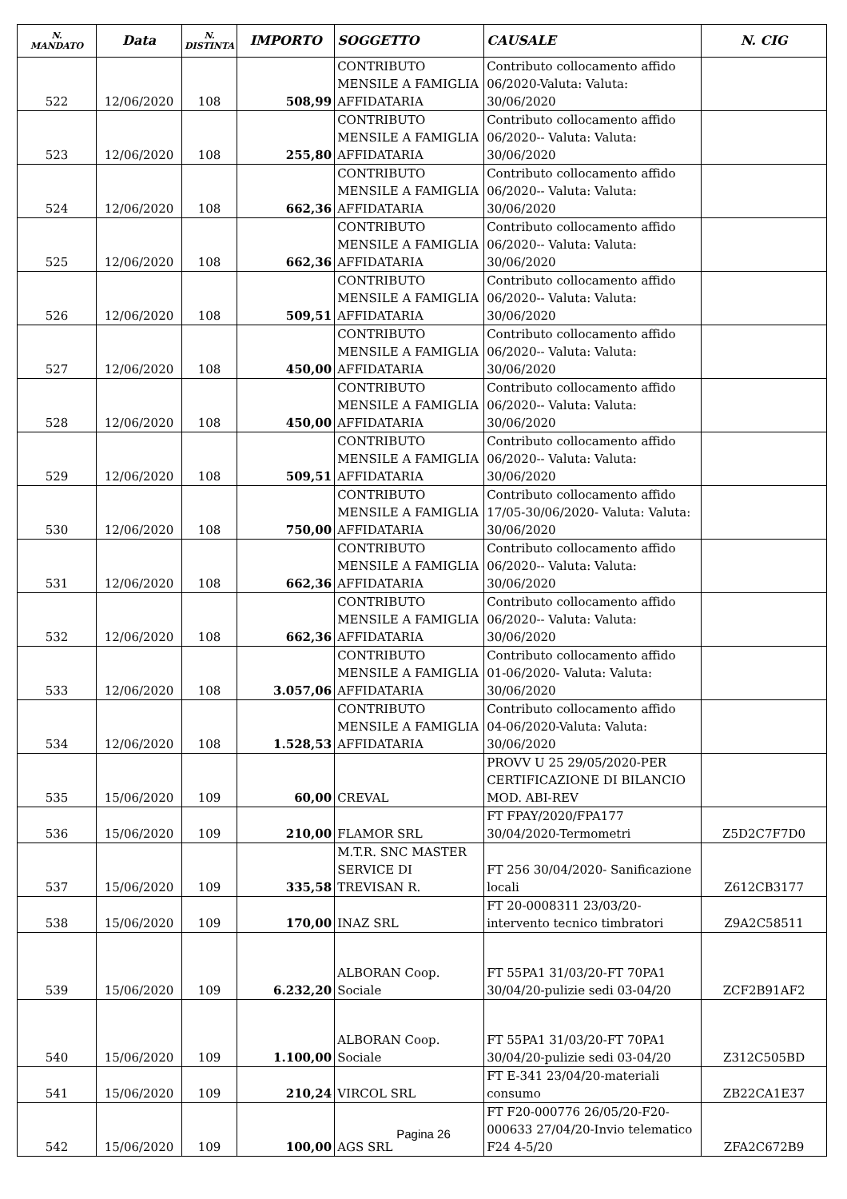| N. MANDATO | Data | N. DISTINTA | IMPORTO | SOGGETTO | CAUSALE | N. CIG |
| --- | --- | --- | --- | --- | --- | --- |
| 522 | 12/06/2020 | 108 | 508,99 | CONTRIBUTO MENSILE A FAMIGLIA AFFIDATARIA | Contributo collocamento affido 06/2020-Valuta: Valuta: 30/06/2020 | |
| 523 | 12/06/2020 | 108 | 255,80 | CONTRIBUTO MENSILE A FAMIGLIA AFFIDATARIA | Contributo collocamento affido 06/2020-- Valuta: Valuta: 30/06/2020 | |
| 524 | 12/06/2020 | 108 | 662,36 | CONTRIBUTO MENSILE A FAMIGLIA AFFIDATARIA | Contributo collocamento affido 06/2020-- Valuta: Valuta: 30/06/2020 | |
| 525 | 12/06/2020 | 108 | 662,36 | CONTRIBUTO MENSILE A FAMIGLIA AFFIDATARIA | Contributo collocamento affido 06/2020-- Valuta: Valuta: 30/06/2020 | |
| 526 | 12/06/2020 | 108 | 509,51 | CONTRIBUTO MENSILE A FAMIGLIA AFFIDATARIA | Contributo collocamento affido 06/2020-- Valuta: Valuta: 30/06/2020 | |
| 527 | 12/06/2020 | 108 | 450,00 | CONTRIBUTO MENSILE A FAMIGLIA AFFIDATARIA | Contributo collocamento affido 06/2020-- Valuta: Valuta: 30/06/2020 | |
| 528 | 12/06/2020 | 108 | 450,00 | CONTRIBUTO MENSILE A FAMIGLIA AFFIDATARIA | Contributo collocamento affido 06/2020-- Valuta: Valuta: 30/06/2020 | |
| 529 | 12/06/2020 | 108 | 509,51 | CONTRIBUTO MENSILE A FAMIGLIA AFFIDATARIA | Contributo collocamento affido 06/2020-- Valuta: Valuta: 30/06/2020 | |
| 530 | 12/06/2020 | 108 | 750,00 | CONTRIBUTO MENSILE A FAMIGLIA AFFIDATARIA | Contributo collocamento affido 17/05-30/06/2020- Valuta: Valuta: 30/06/2020 | |
| 531 | 12/06/2020 | 108 | 662,36 | CONTRIBUTO MENSILE A FAMIGLIA AFFIDATARIA | Contributo collocamento affido 06/2020-- Valuta: Valuta: 30/06/2020 | |
| 532 | 12/06/2020 | 108 | 662,36 | CONTRIBUTO MENSILE A FAMIGLIA AFFIDATARIA | Contributo collocamento affido 06/2020-- Valuta: Valuta: 30/06/2020 | |
| 533 | 12/06/2020 | 108 | 3.057,06 | CONTRIBUTO MENSILE A FAMIGLIA AFFIDATARIA | Contributo collocamento affido 01-06/2020- Valuta: Valuta: 30/06/2020 | |
| 534 | 12/06/2020 | 108 | 1.528,53 | CONTRIBUTO MENSILE A FAMIGLIA AFFIDATARIA | Contributo collocamento affido 04-06/2020-Valuta: Valuta: 30/06/2020 | |
| 535 | 15/06/2020 | 109 | 60,00 | CREVAL | PROVV U 25 29/05/2020-PER CERTIFICAZIONE DI BILANCIO MOD. ABI-REV | |
| 536 | 15/06/2020 | 109 | 210,00 | FLAMOR SRL | FT FPAY/2020/FPA177 30/04/2020-Termometri | Z5D2C7F7D0 |
| 537 | 15/06/2020 | 109 | 335,58 | M.T.R. SNC MASTER SERVICE DI TREVISAN R. | FT 256 30/04/2020- Sanificazione locali | Z612CB3177 |
| 538 | 15/06/2020 | 109 | 170,00 | INAZ SRL | FT 20-0008311 23/03/20- intervento tecnico timbratori | Z9A2C58511 |
| 539 | 15/06/2020 | 109 | 6.232,20 | ALBORAN Coop. Sociale | FT 55PA1 31/03/20-FT 70PA1 30/04/20-pulizie sedi 03-04/20 | ZCF2B91AF2 |
| 540 | 15/06/2020 | 109 | 1.100,00 | ALBORAN Coop. Sociale | FT 55PA1 31/03/20-FT 70PA1 30/04/20-pulizie sedi 03-04/20 | Z312C505BD |
| 541 | 15/06/2020 | 109 | 210,24 | VIRCOL SRL | FT E-341 23/04/20-materiali consumo | ZB22CA1E37 |
| 542 | 15/06/2020 | 109 | 100,00 | AGS SRL | FT F20-000776 26/05/20-F20-000633 27/04/20-Invio telematico F24 4-5/20 | ZFA2C672B9 |
Pagina 26